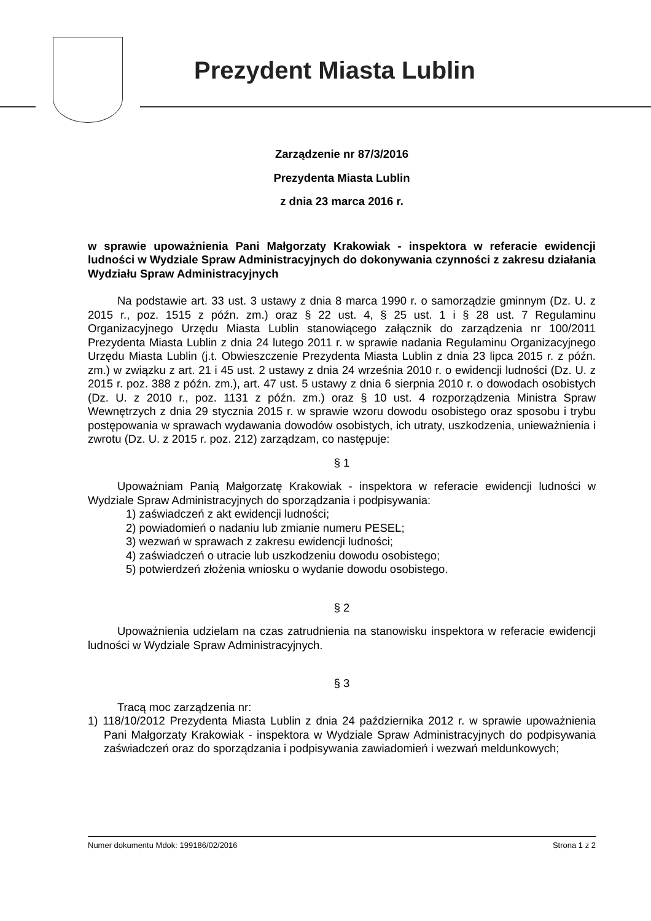Prezydent Miasta Lublin
Zarządzenie nr 87/3/2016
Prezydenta Miasta Lublin
z dnia 23 marca 2016 r.
w sprawie upoważnienia Pani Małgorzaty Krakowiak - inspektora w referacie ewidencji ludności w Wydziale Spraw Administracyjnych do dokonywania czynności z zakresu działania Wydziału Spraw Administracyjnych
Na podstawie art. 33 ust. 3 ustawy z dnia 8 marca 1990 r. o samorządzie gminnym (Dz. U. z 2015 r., poz. 1515 z późn. zm.) oraz § 22 ust. 4, § 25 ust. 1 i § 28 ust. 7 Regulaminu Organizacyjnego Urzędu Miasta Lublin stanowiącego załącznik do zarządzenia nr 100/2011 Prezydenta Miasta Lublin z dnia 24 lutego 2011 r. w sprawie nadania Regulaminu Organizacyjnego Urzędu Miasta Lublin (j.t. Obwieszczenie Prezydenta Miasta Lublin z dnia 23 lipca 2015 r. z późn. zm.) w związku z art. 21 i 45 ust. 2 ustawy z dnia 24 września 2010 r. o ewidencji ludności (Dz. U. z 2015 r. poz. 388 z późn. zm.), art. 47 ust. 5 ustawy z dnia 6 sierpnia 2010 r. o dowodach osobistych (Dz. U. z 2010 r., poz. 1131 z późn. zm.) oraz § 10 ust. 4 rozporządzenia Ministra Spraw Wewnętrzych z dnia 29 stycznia 2015 r. w sprawie wzoru dowodu osobistego oraz sposobu i trybu postępowania w sprawach wydawania dowodów osobistych, ich utraty, uszkodzenia, unieważnienia i zwrotu (Dz. U. z 2015 r. poz. 212) zarządzam, co następuje:
§ 1
Upoważniam Panią Małgorzatę Krakowiak - inspektora w referacie ewidencji ludności w Wydziale Spraw Administracyjnych do sporządzania i podpisywania:
1) zaświadczeń z akt ewidencji ludności;
2) powiadomień o nadaniu lub zmianie numeru PESEL;
3) wezwań w sprawach z zakresu ewidencji ludności;
4) zaświadczeń o utracie lub uszkodzeniu dowodu osobistego;
5) potwierdzeń złożenia wniosku o wydanie dowodu osobistego.
§ 2
Upoważnienia udzielam na czas zatrudnienia na stanowisku inspektora w referacie ewidencji ludności w Wydziale Spraw Administracyjnych.
§ 3
Tracą moc zarządzenia nr:
1) 118/10/2012 Prezydenta Miasta Lublin z dnia 24 października 2012 r. w sprawie upoważnienia Pani Małgorzaty Krakowiak - inspektora w Wydziale Spraw Administracyjnych do podpisywania zaświadczeń oraz do sporządzania i podpisywania zawiadomień i wezwań meldunkowych;
Numer dokumentu Mdok: 199186/02/2016 Strona 1 z 2